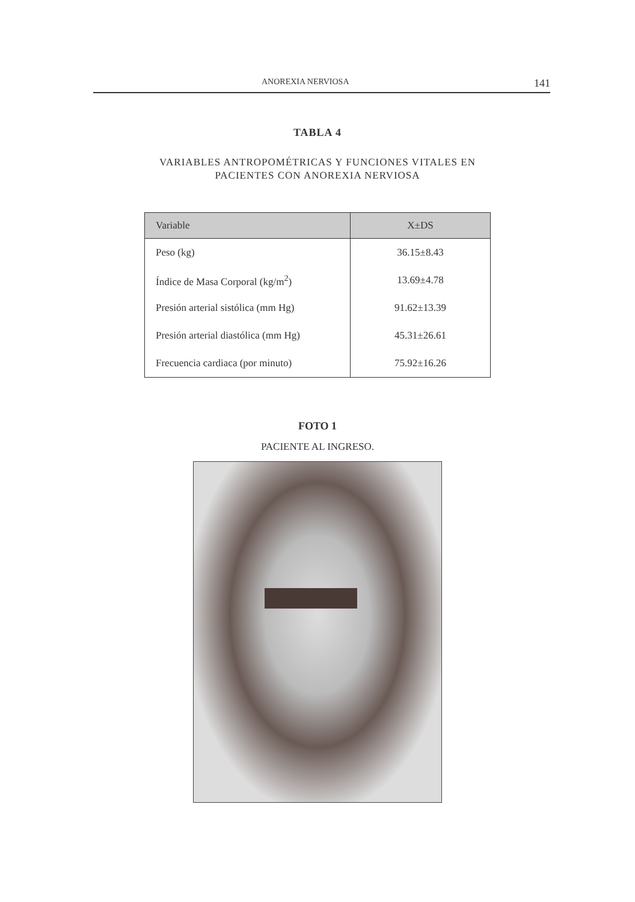ANOREXIA NERVIOSA 141
TABLA 4
VARIABLES ANTROPOMÉTRICAS Y FUNCIONES VITALES EN
PACIENTES CON ANOREXIA NERVIOSA
| Variable | X±DS |
| --- | --- |
| Peso (kg) | 36.15±8.43 |
| Índice de Masa Corporal (kg/m<sup>2</sup>) | 13.69±4.78 |
| Presión arterial sistólica (mm Hg) | 91.62±13.39 |
| Presión arterial diastólica (mm Hg) | 45.31±26.61 |
| Frecuencia cardiaca (por minuto) | 75.92±16.26 |
FOTO 1
PACIENTE AL INGRESO.